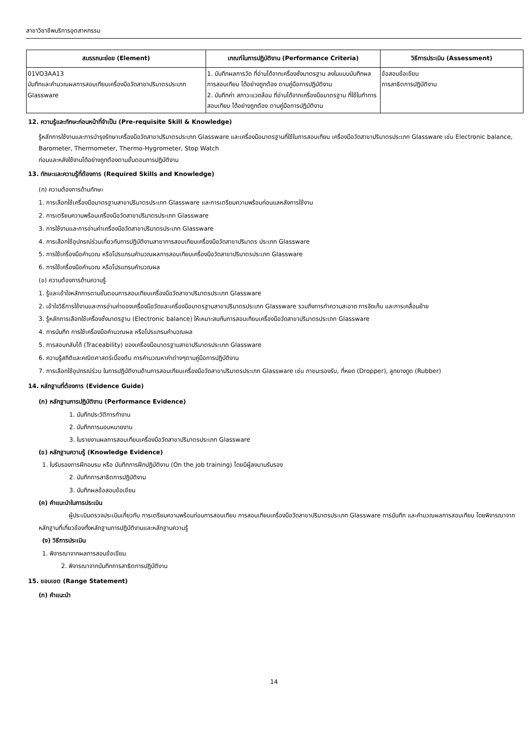สาขาวิชาชีพบริการอุตสาหกรรม
| สมรรถนะย่อย (Element) | เกณฑ์ในการปฏิบัติงาน (Performance Criteria) | วิธีการประเมิน (Assessment) |
| --- | --- | --- |
| 01VO3AA13 บันทึกและคำนวณผลการสอบเทียบเครื่องมือวัดสาขาปริมาตรประเภท Glassware | 1. บันทึกผลการวัด ที่อ่านได้จากเครื่องชั่งมาตรฐาน ลงในแบบบันทึกผลการสอบเทียบ ได้อย่างถูกต้อง ตามคู่มือการปฏิบัติงาน 2. บันทึกค่า สภาวะแวดล้อม ที่อ่านได้จากเครื่องมือมาตรฐาน ที่ใช้ในทำการสอบเทียบ ได้อย่างถูกต้อง ตามคู่มือการปฏิบัติงาน | ข้อสอบข้อเขียน การสาธิตการปฏิบัติงาน |
12. ความรู้และทักษะก่อนหน้าที่จำเป็น (Pre-requisite Skill & Knowledge)
รู้หลักการใช้งานและการบำรุงรักษาเครื่องมือวัดสาขาปริมาตรประเภท Glassware และเครื่องมือมาตรฐานที่ใช้ในการสอบเทียบ เครื่องมือวัดสาขาปริมาตรประเภท Glassware เช่น Electronic balance, Barometer, Thermometer, Thermo-Hygrometer, Stop Watch
ก่อนและหลังใช้งานได้อย่างถูกต้องตามขั้นตอนการปฏิบัติงาน
13. ทักษะและความรู้ที่ต้องการ (Required Skills and Knowledge)
(ก) ความต้องการด้านทักษะ
1. การเลือกใช้เครื่องมือมาตรฐานสาขาปริมาตรประเภท Glassware และการเตรียมความพร้อมก่อนแลหลังการใช้งาน
2. การเตรียมความพร้อมเครื่องมือวัดสาขาปริมาตรประเภท Glassware
3. การใช้งานและการอ่านค่าเครื่องมือวัดสาขาปริมาตรประเภท Glassware
4. การเลือกใช้อุปกรณ์ร่วมเกี่ยวกับการปฏิบัติงานสาขาการสอบเทียบเครื่องมือวัดสาขาปริมาตร ประเภท Glassware
5. การใช้เครื่องมือคำนวณ หรือโปรแกรมคำนวณผลการสอบเทียบเครื่องมือวัดสาขาปริมาตรประเภท Glassware
6. การใช้เครื่องมือคำนวณ หรือโปรแกรมคำนวณผล
(ข) ความต้องการด้านความรู้
1. รู้และเข้าใจหลักการตามขั้นตอนการสอบเทียบเครื่องมือวัดสาขาปริมาตรประเภท Glassware
2. เข้าใจวิธีการใช้งานและการอ่านค่าของเครื่องมือวัดและเครื่องมือมาตรฐานสาขาปริมาตรประเภท Glassware รวมถึงการทำความสะอาด การจัดเก็บ และการเคลื่อนย้าย
3. รู้หลักการเลือกใช้เครื่องชั่งมาตรฐาน (Electronic balance) ให้เหมาะสมกับการสอบเทียบเครื่องมือวัดสาขาปริมาตรประเภท Glassware
4. การบันทึก การใช้เครื่องมือคำนวณผล หรือโปรแกรมคำนวณผล
5. การสอบกลับได้ (Traceability) ของเครื่องมือมาตรฐานสาขาปริมาตรประเภท Glassware
6. ความรู้สถิติและคณิตศาสตร์เบื้องต้น การคำนวณหาค่าต่างๆตามคู่มือการปฏิบัติงาน
7. การเลือกใช้อุปกรณ์ร่วม ในการปฏิบัติงานด้านการสอบเทียบเครื่องมือวัดสาขาปริมาตรประเภท Glassware เช่น ภาชนะรองรับ, ที่หยด (Dropper), ลูกยางดูด (Rubber)
14. หลักฐานที่ต้องการ (Evidence Guide)
(ก) หลักฐานการปฏิบัติงาน (Performance Evidence)
1. บันทึกประวัติการทำงาน
2. บันทึกการมอบหมายงาน
3. ใบรายงานผลการสอบเทียบเครื่องมือวัดสาขาปริมาตรประเภท Glassware
(ข) หลักฐานความรู้ (Knowledge Evidence)
1. ใบรับรองการฝึกอบรม หรือ บันทึกการฝึกปฏิบัติงาน (On the job training) โดยมีผู้ลงนามรับรอง
2. บันทึกการสาธิตการปฏิบัติงาน
3. บันทึกผลข้อสอบข้อเขียน
(ค) คำแนะนำในการประเมิน
ผู้ประเมินตรวจประเมินเกี่ยวกับ การเตรียมความพร้อมก่อนการสอบเทียบ การสอบเทียบเครื่องมือวัดสาขาปริมาตรประเภท Glassware การบันทึก และคำนวณผลการสอบเทียบ โดยพิจารณาจากหลักฐานที่เกี่ยวข้องทั้งหลักฐานการปฏิบัติงานและหลักฐานความรู้
(ง) วิธีการประเมิน
1. พิจารณาจากผลการสอบข้อเขียน
2. พิจารณาจากบันทึกการสาธิตการปฏิบัติงาน
15. ขอบเขต (Range Statement)
(ก) คำแนะนำ
14